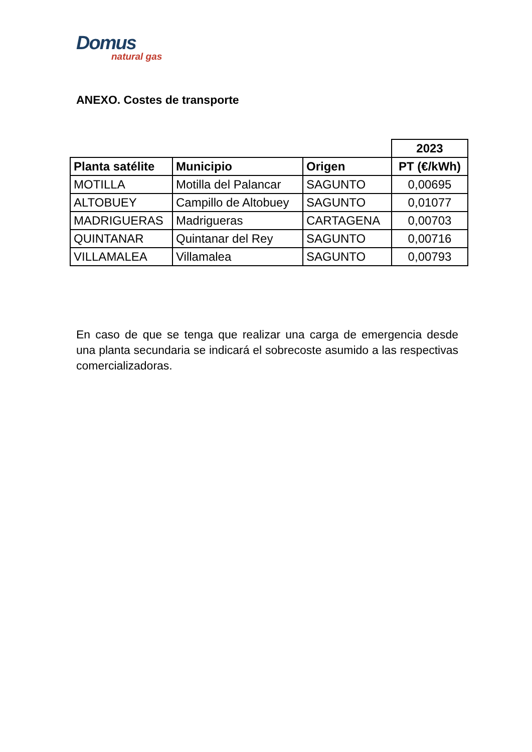Domus
natural gas
ANEXO. Costes de transporte
| | | | 2023 |
| Planta satélite | Municipio | Origen | PT (€/kWh) |
| MOTILLA | Motilla del Palancar | SAGUNTO | 0,00695 |
| ALTOBUEY | Campillo de Altobuey | SAGUNTO | 0,01077 |
| MADRIGUERAS | Madrigueras | CARTAGENA | 0,00703 |
| QUINTANAR | Quintanar del Rey | SAGUNTO | 0,00716 |
| VILLAMALEA | Villamalea | SAGUNTO | 0,00793 |
En caso de que se tenga que realizar una carga de emergencia desde una planta secundaria se indicará el sobrecoste asumido a las respectivas comercializadoras.